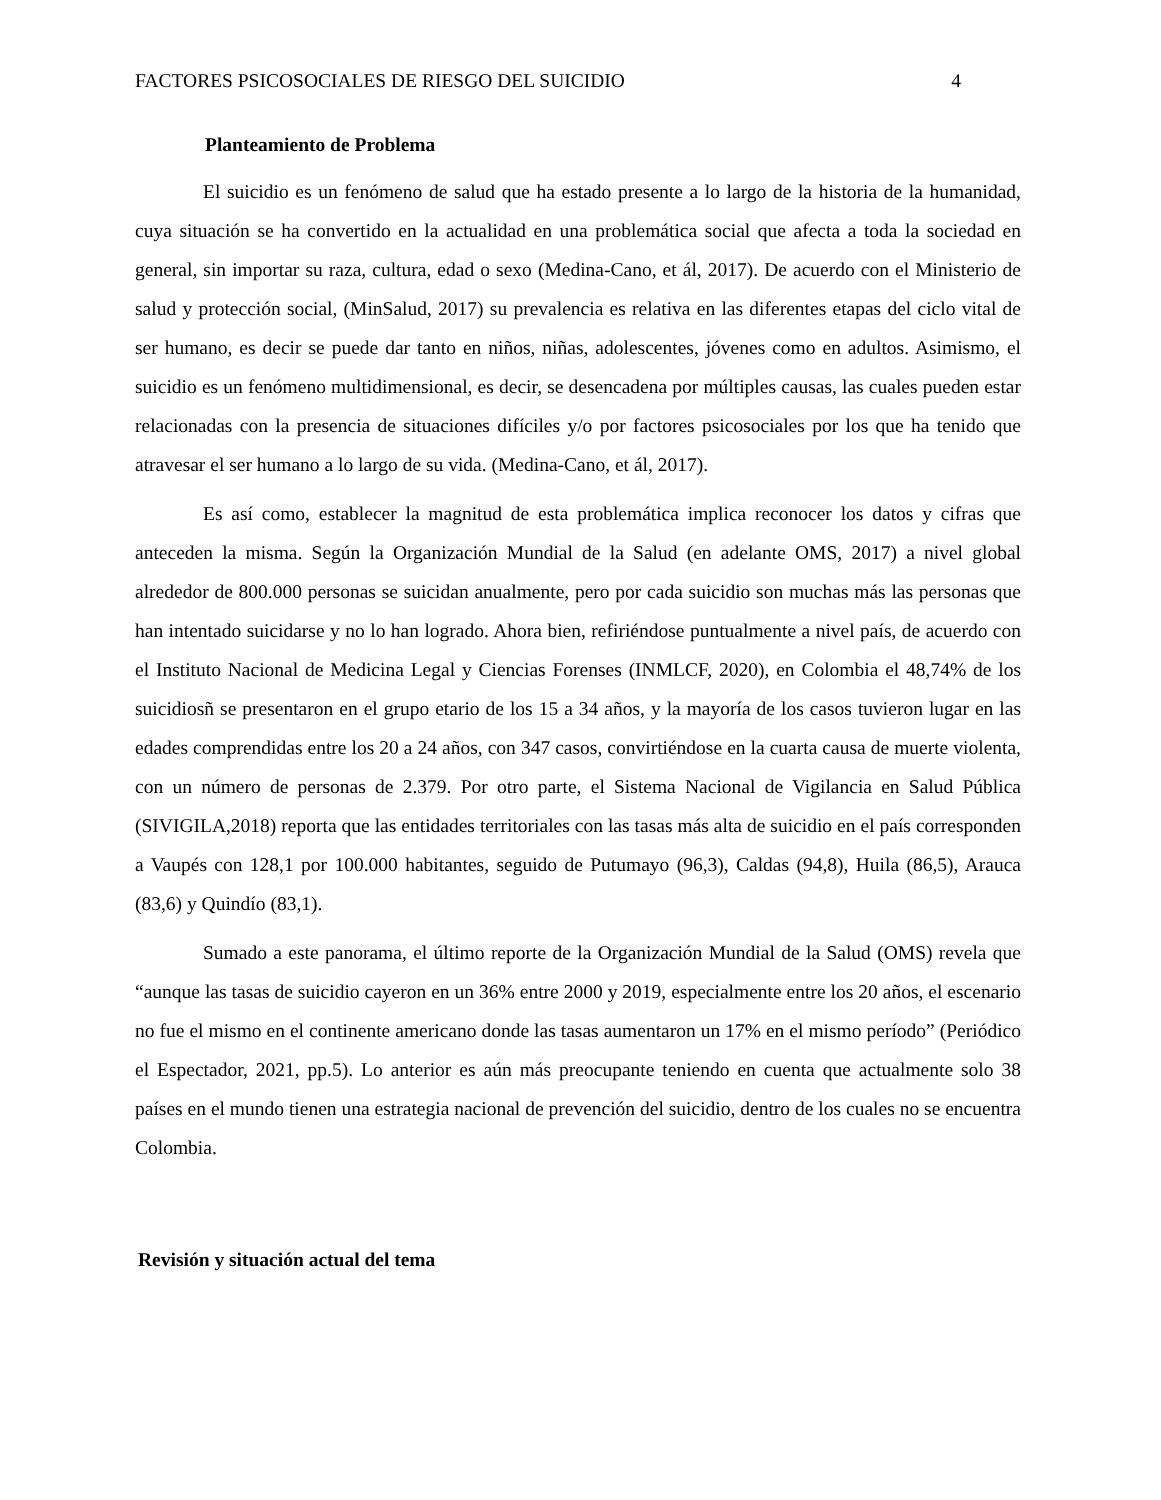FACTORES PSICOSOCIALES DE RIESGO DEL SUICIDIO 4
Planteamiento de Problema
El suicidio es un fenómeno de salud que ha estado presente a lo largo de la historia de la humanidad, cuya situación se ha convertido en la actualidad en una problemática social que afecta a toda la sociedad en general, sin importar su raza, cultura, edad o sexo (Medina-Cano, et ál, 2017). De acuerdo con el Ministerio de salud y protección social, (MinSalud, 2017) su prevalencia es relativa en las diferentes etapas del ciclo vital de ser humano, es decir se puede dar tanto en niños, niñas, adolescentes, jóvenes como en adultos. Asimismo, el suicidio es un fenómeno multidimensional, es decir, se desencadena por múltiples causas, las cuales pueden estar relacionadas con la presencia de situaciones difíciles y/o por factores psicosociales por los que ha tenido que atravesar el ser humano a lo largo de su vida. (Medina-Cano, et ál, 2017).
Es así como, establecer la magnitud de esta problemática implica reconocer los datos y cifras que anteceden la misma. Según la Organización Mundial de la Salud (en adelante OMS, 2017) a nivel global alrededor de 800.000 personas se suicidan anualmente, pero por cada suicidio son muchas más las personas que han intentado suicidarse y no lo han logrado. Ahora bien, refiriéndose puntualmente a nivel país, de acuerdo con el Instituto Nacional de Medicina Legal y Ciencias Forenses (INMLCF, 2020), en Colombia el 48,74% de los suicidiosñ se presentaron en el grupo etario de los 15 a 34 años, y la mayoría de los casos tuvieron lugar en las edades comprendidas entre los 20 a 24 años, con 347 casos, convirtiéndose en la cuarta causa de muerte violenta, con un número de personas de 2.379. Por otro parte, el Sistema Nacional de Vigilancia en Salud Pública (SIVIGILA,2018) reporta que las entidades territoriales con las tasas más alta de suicidio en el país corresponden a Vaupés con 128,1 por 100.000 habitantes, seguido de Putumayo (96,3), Caldas (94,8), Huila (86,5), Arauca (83,6) y Quindío (83,1).
Sumado a este panorama, el último reporte de la Organización Mundial de la Salud (OMS) revela que “aunque las tasas de suicidio cayeron en un 36% entre 2000 y 2019, especialmente entre los 20 años, el escenario no fue el mismo en el continente americano donde las tasas aumentaron un 17% en el mismo período” (Periódico el Espectador, 2021, pp.5). Lo anterior es aún más preocupante teniendo en cuenta que actualmente solo 38 países en el mundo tienen una estrategia nacional de prevención del suicidio, dentro de los cuales no se encuentra Colombia.
Revisión y situación actual del tema